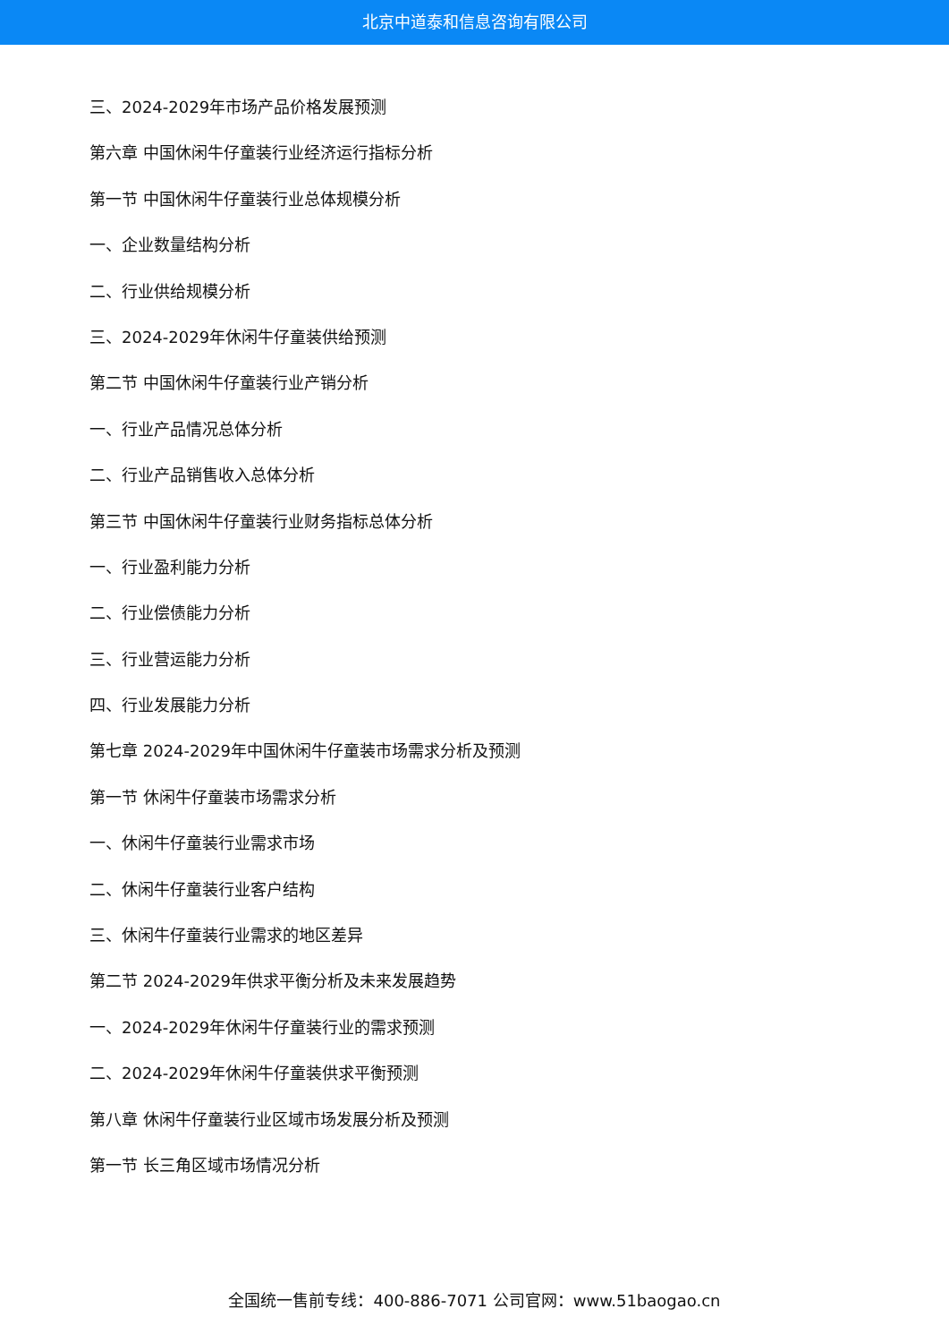北京中道泰和信息咨询有限公司
三、2024-2029年市场产品价格发展预测
第六章 中国休闲牛仔童装行业经济运行指标分析
第一节 中国休闲牛仔童装行业总体规模分析
一、企业数量结构分析
二、行业供给规模分析
三、2024-2029年休闲牛仔童装供给预测
第二节 中国休闲牛仔童装行业产销分析
一、行业产品情况总体分析
二、行业产品销售收入总体分析
第三节 中国休闲牛仔童装行业财务指标总体分析
一、行业盈利能力分析
二、行业偿债能力分析
三、行业营运能力分析
四、行业发展能力分析
第七章 2024-2029年中国休闲牛仔童装市场需求分析及预测
第一节 休闲牛仔童装市场需求分析
一、休闲牛仔童装行业需求市场
二、休闲牛仔童装行业客户结构
三、休闲牛仔童装行业需求的地区差异
第二节 2024-2029年供求平衡分析及未来发展趋势
一、2024-2029年休闲牛仔童装行业的需求预测
二、2024-2029年休闲牛仔童装供求平衡预测
第八章 休闲牛仔童装行业区域市场发展分析及预测
第一节 长三角区域市场情况分析
全国统一售前专线：400-886-7071 公司官网：www.51baogao.cn